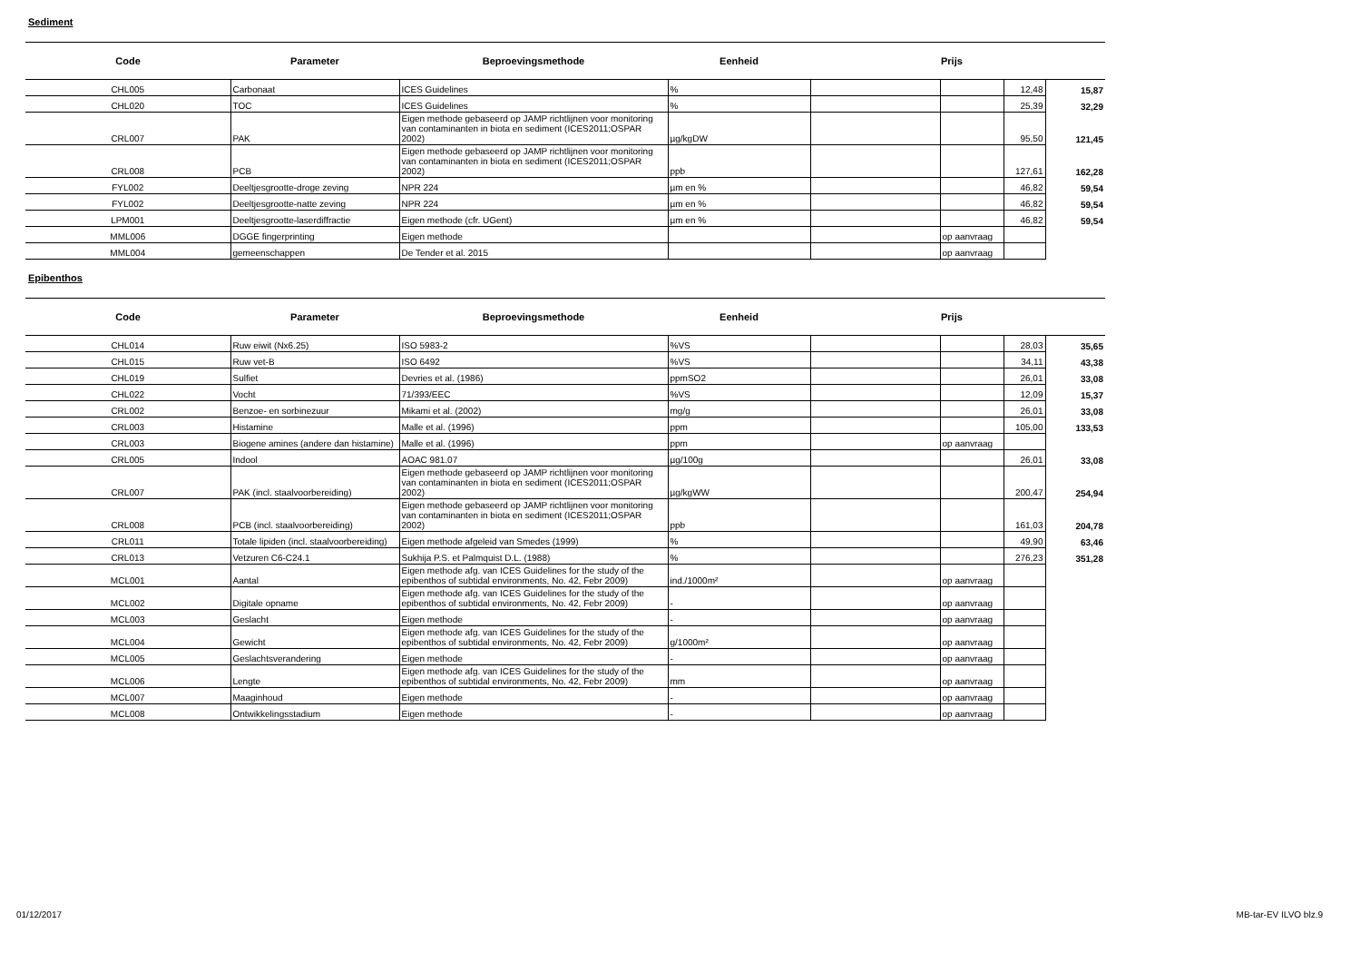Sediment
| Code | Parameter | Beproevingsmethode | Eenheid | | Prijs | | |
| --- | --- | --- | --- | --- | --- | --- | --- |
| CHL005 | Carbonaat | ICES Guidelines | % | | | 12,48 | 15,87 |
| CHL020 | TOC | ICES Guidelines | % | | | 25,39 | 32,29 |
| CRL007 | PAK | Eigen methode gebaseerd op JAMP richtlijnen voor monitoring van contaminanten in biota en sediment (ICES2011;OSPAR 2002) | µg/kgDW | | | 95,50 | 121,45 |
| CRL008 | PCB | Eigen methode gebaseerd op JAMP richtlijnen voor monitoring van contaminanten in biota en sediment (ICES2011;OSPAR 2002) | ppb | | | 127,61 | 162,28 |
| FYL002 | Deeltjesgrootte-droge zeving | NPR 224 | µm en % | | | 46,82 | 59,54 |
| FYL002 | Deeltjesgrootte-natte zeving | NPR 224 | µm en % | | | 46,82 | 59,54 |
| LPM001 | Deeltjesgrootte-laserdiffractie | Eigen methode (cfr. UGent) | µm en % | | | 46,82 | 59,54 |
| MML006 | DGGE fingerprinting | Eigen methode | | | op aanvraag | | |
| MML004 | gemeenschappen | De Tender et al. 2015 | | | op aanvraag | | |
Epibenthos
| Code | Parameter | Beproevingsmethode | Eenheid | | Prijs | | |
| --- | --- | --- | --- | --- | --- | --- | --- |
| CHL014 | Ruw eiwit (Nx6.25) | ISO 5983-2 | %VS | | | 28,03 | 35,65 |
| CHL015 | Ruw vet-B | ISO 6492 | %VS | | | 34,11 | 43,38 |
| CHL019 | Sulfiet | Devries et al. (1986) | ppmSO2 | | | 26,01 | 33,08 |
| CHL022 | Vocht | 71/393/EEC | %VS | | | 12,09 | 15,37 |
| CRL002 | Benzoe- en sorbinezuur | Mikami et al. (2002) | mg/g | | | 26,01 | 33,08 |
| CRL003 | Histamine | Malle et al. (1996) | ppm | | | 105,00 | 133,53 |
| CRL003 | Biogene amines (andere dan histamine) | Malle et al. (1996) | ppm | | op aanvraag | | |
| CRL005 | Indool | AOAC 981.07 | µg/100g | | | 26,01 | 33,08 |
| CRL007 | PAK (incl. staalvoorbereiding) | Eigen methode gebaseerd op JAMP richtlijnen voor monitoring van contaminanten in biota en sediment (ICES2011;OSPAR 2002) | µg/kgWW | | | 200,47 | 254,94 |
| CRL008 | PCB (incl. staalvoorbereiding) | Eigen methode gebaseerd op JAMP richtlijnen voor monitoring van contaminanten in biota en sediment (ICES2011;OSPAR 2002) | ppb | | | 161,03 | 204,78 |
| CRL011 | Totale lipiden (incl. staalvoorbereiding) | Eigen methode afgeleid van Smedes (1999) | % | | | 49,90 | 63,46 |
| CRL013 | Vetzuren C6-C24.1 | Sukhija P.S. et Palmquist D.L. (1988) | % | | | 276,23 | 351,28 |
| MCL001 | Aantal | Eigen methode afg. van ICES Guidelines for the study of the epibenthos of subtidal environments, No. 42, Febr 2009) | ind./1000m² | | op aanvraag | | |
| MCL002 | Digitale opname | Eigen methode afg. van ICES Guidelines for the study of the epibenthos of subtidal environments, No. 42, Febr 2009) | - | | op aanvraag | | |
| MCL003 | Geslacht | Eigen methode | - | | op aanvraag | | |
| MCL004 | Gewicht | Eigen methode afg. van ICES Guidelines for the study of the epibenthos of subtidal environments, No. 42, Febr 2009) | g/1000m² | | op aanvraag | | |
| MCL005 | Geslachtsverandering | Eigen methode | - | | op aanvraag | | |
| MCL006 | Lengte | Eigen methode afg. van ICES Guidelines for the study of the epibenthos of subtidal environments, No. 42, Febr 2009) | mm | | op aanvraag | | |
| MCL007 | Maaginhoud | Eigen methode | - | | op aanvraag | | |
| MCL008 | Ontwikkelingsstadium | Eigen methode | - | | op aanvraag | | |
01/12/2017 MB-tar-EV ILVO blz.9